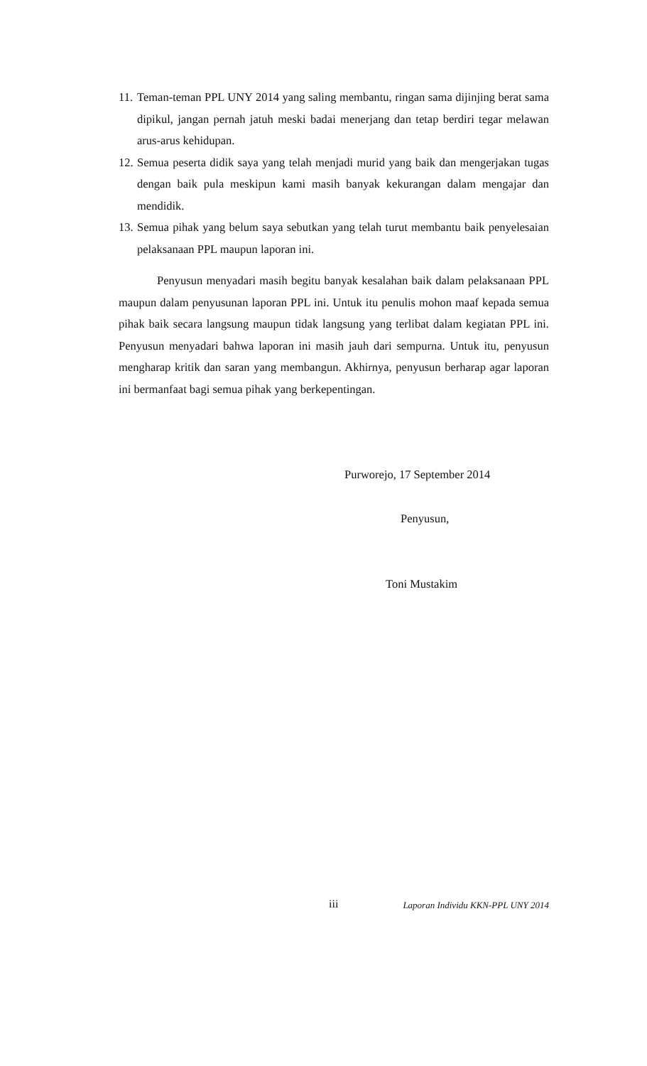11.
Teman-teman PPL UNY 2014 yang saling membantu, ringan sama dijinjing berat sama dipikul, jangan pernah jatuh meski badai menerjang dan tetap berdiri tegar melawan arus-arus kehidupan.
12.
Semua peserta didik saya yang telah menjadi murid yang baik dan mengerjakan tugas dengan baik pula meskipun kami masih banyak kekurangan dalam mengajar dan mendidik.
13.
Semua pihak yang belum saya sebutkan yang telah turut membantu baik penyelesaian pelaksanaan PPL maupun laporan ini.
Penyusun menyadari masih begitu banyak kesalahan baik dalam pelaksanaan PPL maupun dalam penyusunan laporan PPL ini. Untuk itu penulis mohon maaf kepada semua pihak baik secara langsung maupun tidak langsung yang terlibat dalam kegiatan PPL ini. Penyusun menyadari bahwa laporan ini masih jauh dari sempurna. Untuk itu, penyusun mengharap kritik dan saran yang membangun. Akhirnya, penyusun berharap agar laporan ini bermanfaat bagi semua pihak yang berkepentingan.
Purworejo, 17 September 2014
Penyusun,
Toni Mustakim
iii Laporan Individu KKN-PPL UNY 2014